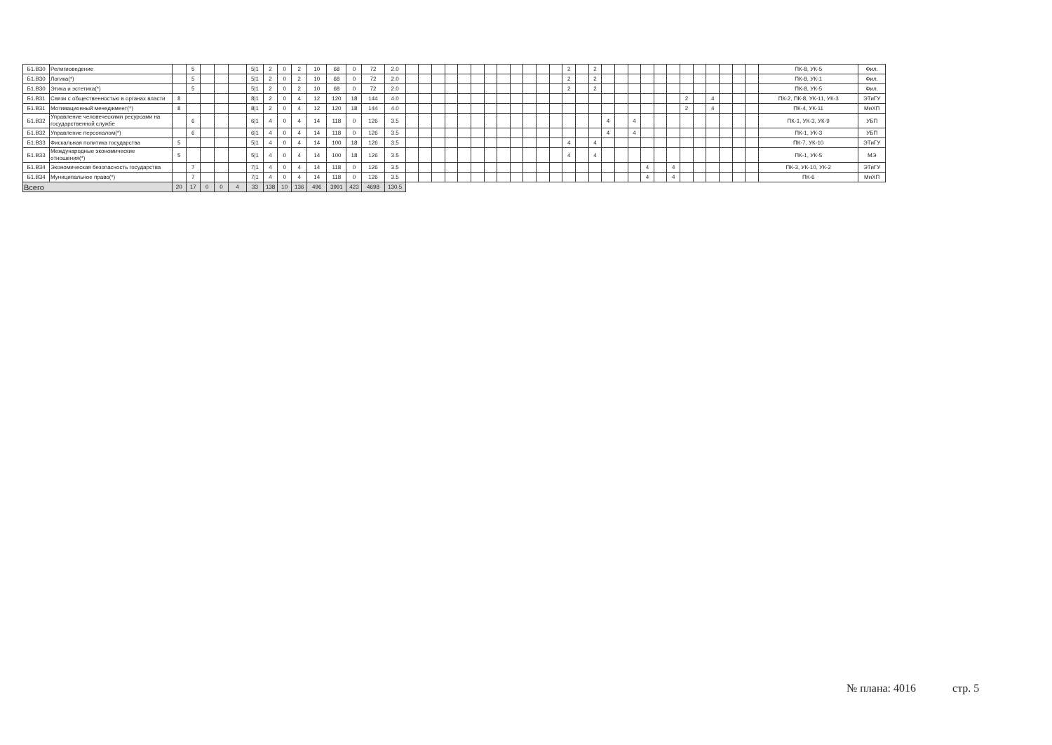| Б1.В30 | Религиоведение | | 5 | | | | 5/1 | 2 | 0 | 2 | 10 | 68 | 0 | 72 | 2.0 | | | | | | | | | | | | | 2 | | 2 | | | | | | | | | | | | | ПК-8, УК-5 | Фил. |
| Б1.В30 | Логика(*) | | 5 | | | | 5/1 | 2 | 0 | 2 | 10 | 68 | 0 | 72 | 2.0 | | | | | | | | | | | | | 2 | | 2 | | | | | | | | | | | | | ПК-8, УК-1 | Фил. |
| Б1.В30 | Этика и эстетика(*) | | 5 | | | | 5/1 | 2 | 0 | 2 | 10 | 68 | 0 | 72 | 2.0 | | | | | | | | | | | | | 2 | | 2 | | | | | | | | | | | | | ПК-8, УК-5 | Фил. |
| Б1.В31 | Связи с общественностью в органах власти | 8 | | | | | 8/1 | 2 | 0 | 4 | 12 | 120 | 18 | 144 | 4.0 | | | | | | | | | | | | | | | | | | | | | | 2 | | 4 | | | | ПК-2, ПК-8, УК-11, УК-3 | ЭТиГУ |
| Б1.В31 | Мотивационный менеджмент(*) | 8 | | | | | 8/1 | 2 | 0 | 4 | 12 | 120 | 18 | 144 | 4.0 | | | | | | | | | | | | | | | | | | | | | | 2 | | 4 | | | | ПК-4, УК-11 | МиХП |
| Б1.В32 | Управление человеческими ресурсами на государственной службе | | 6 | | | | 6/1 | 4 | 0 | 4 | 14 | 118 | 0 | 126 | 3.5 | | | | | | | | | | | | | | | | 4 | | 4 | | | | | | | | | | ПК-1, УК-3, УК-9 | УБП |
| Б1.В32 | Управление персоналом(*) | | 6 | | | | 6/1 | 4 | 0 | 4 | 14 | 118 | 0 | 126 | 3.5 | | | | | | | | | | | | | | | | 4 | | 4 | | | | | | | | | | ПК-1, УК-3 | УБП |
| Б1.В33 | Фискальная политика государства | 5 | | | | | 5/1 | 4 | 0 | 4 | 14 | 100 | 18 | 126 | 3.5 | | | | | | | | | | | | | 4 | | 4 | | | | | | | | | | | | | ПК-7, УК-10 | ЭТиГУ |
| Б1.В33 | Международные экономические отношения(*) | 5 | | | | | 5/1 | 4 | 0 | 4 | 14 | 100 | 18 | 126 | 3.5 | | | | | | | | | | | | | 4 | | 4 | | | | | | | | | | | | | ПК-1, УК-5 | МЭ |
| Б1.В34 | Экономическая безопасность государства | | 7 | | | | 7/1 | 4 | 0 | 4 | 14 | 118 | 0 | 126 | 3.5 | | | | | | | | | | | | | | | | | | | 4 | | 4 | | | | | | | ПК-3, УК-10, УК-2 | ЭТиГУ |
| Б1.В34 | Муниципальное право(*) | | 7 | | | | 7/1 | 4 | 0 | 4 | 14 | 118 | 0 | 126 | 3.5 | | | | | | | | | | | | | | | | | | | 4 | | 4 | | | | | | | ПК-6 | МиХП |
| Всего | | 20 | 17 | 0 | 0 | 4 | 33 | 138 | 10 | 136 | 496 | 3991 | 423 | 4698 | 130.5 | | | | | | | | | | | | | | | | | | | | | | | | | | | | | |
№ плана: 4016 стр. 5